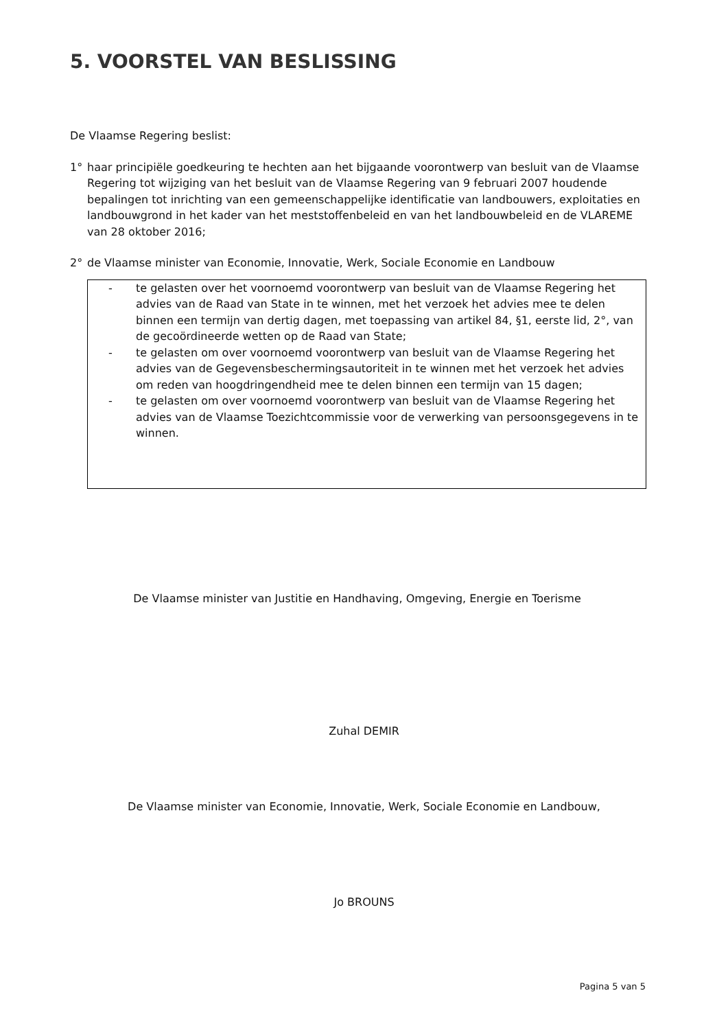5. VOORSTEL VAN BESLISSING
De Vlaamse Regering beslist:
1° haar principiële goedkeuring te hechten aan het bijgaande voorontwerp van besluit van de Vlaamse Regering tot wijziging van het besluit van de Vlaamse Regering van 9 februari 2007 houdende bepalingen tot inrichting van een gemeenschappelijke identificatie van landbouwers, exploitaties en landbouwgrond in het kader van het meststoffenbeleid en van het landbouwbeleid en de VLAREME van 28 oktober 2016;
2° de Vlaamse minister van Economie, Innovatie, Werk, Sociale Economie en Landbouw
- te gelasten over het voornoemd voorontwerp van besluit van de Vlaamse Regering het advies van de Raad van State in te winnen, met het verzoek het advies mee te delen binnen een termijn van dertig dagen, met toepassing van artikel 84, §1, eerste lid, 2°, van de gecoördineerde wetten op de Raad van State;
- te gelasten om over voornoemd voorontwerp van besluit van de Vlaamse Regering het advies van de Gegevensbeschermingsautoriteit in te winnen met het verzoek het advies om reden van hoogdringendheid mee te delen binnen een termijn van 15 dagen;
- te gelasten om over voornoemd voorontwerp van besluit van de Vlaamse Regering het advies van de Vlaamse Toezichtcommissie voor de verwerking van persoonsgegevens in te winnen.
De Vlaamse minister van Justitie en Handhaving, Omgeving, Energie en Toerisme
Zuhal DEMIR
De Vlaamse minister van Economie, Innovatie, Werk, Sociale Economie en Landbouw,
Jo BROUNS
Pagina 5 van 5